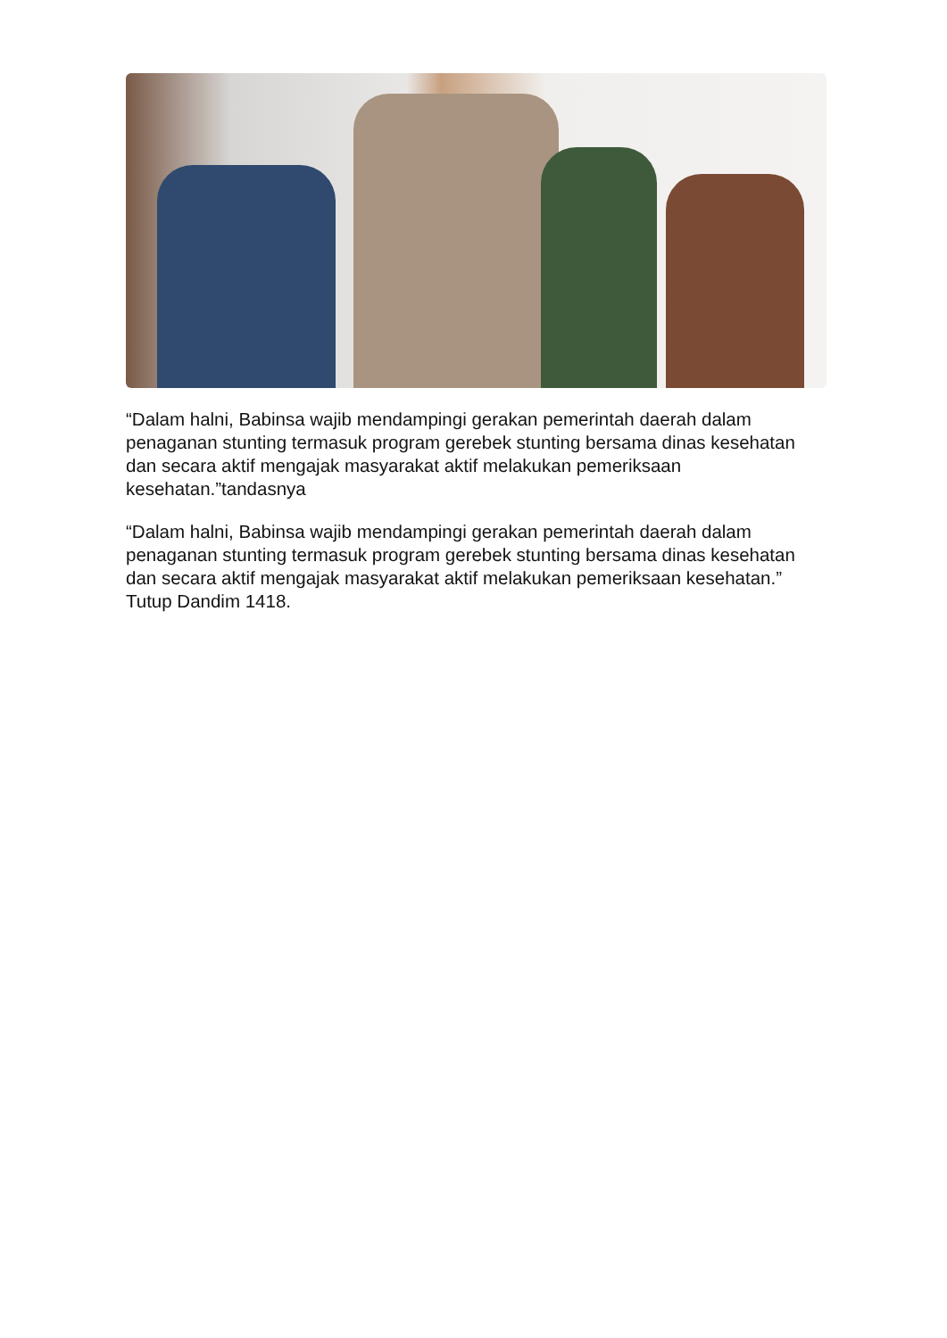“Dalam halni, Babinsa wajib mendampingi gerakan pemerintah daerah dalam penaganan stunting termasuk program gerebek stunting bersama dinas kesehatan dan secara aktif mengajak masyarakat aktif melakukan pemeriksaan kesehatan.”tandasnya
“Dalam halni, Babinsa wajib mendampingi gerakan pemerintah daerah dalam penaganan stunting termasuk program gerebek stunting bersama dinas kesehatan dan secara aktif mengajak masyarakat aktif melakukan pemeriksaan kesehatan.” Tutup Dandim 1418.